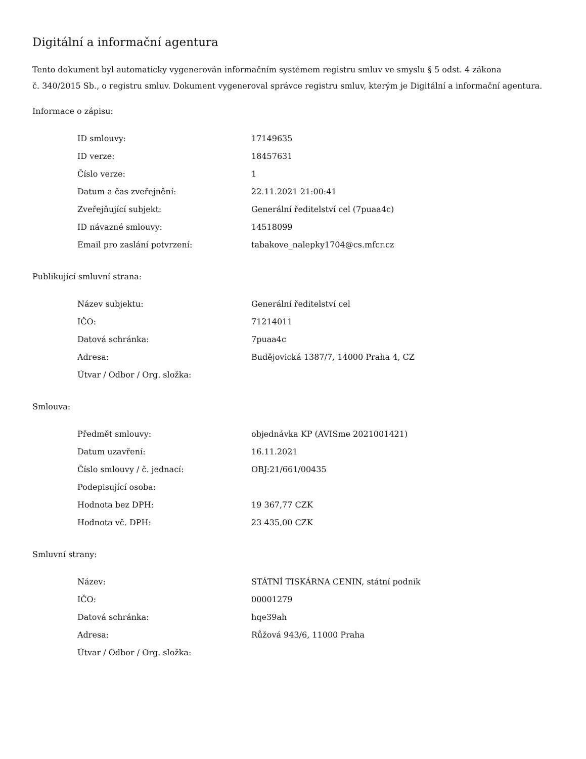Digitální a informační agentura
Tento dokument byl automaticky vygenerován informačním systémem registru smluv ve smyslu § 5 odst. 4 zákona
č. 340/2015 Sb., o registru smluv. Dokument vygeneroval správce registru smluv, kterým je Digitální a informační agentura.
Informace o zápisu:
| ID smlouvy: | 17149635 |
| ID verze: | 18457631 |
| Číslo verze: | 1 |
| Datum a čas zveřejnění: | 22.11.2021 21:00:41 |
| Zveřejňující subjekt: | Generální ředitelství cel (7puaa4c) |
| ID návazné smlouvy: | 14518099 |
| Email pro zaslání potvrzení: | tabakove_nalepky1704@cs.mfcr.cz |
Publikující smluvní strana:
| Název subjektu: | Generální ředitelství cel |
| IČO: | 71214011 |
| Datová schránka: | 7puaa4c |
| Adresa: | Budějovická 1387/7, 14000 Praha 4, CZ |
| Útvar / Odbor / Org. složka: | |
Smlouva:
| Předmět smlouvy: | objednávka KP (AVISme 2021001421) |
| Datum uzavření: | 16.11.2021 |
| Číslo smlouvy / č. jednací: | OBJ:21/661/00435 |
| Podepisující osoba: | |
| Hodnota bez DPH: | 19 367,77 CZK |
| Hodnota vč. DPH: | 23 435,00 CZK |
Smluvní strany:
| Název: | STÁTNÍ TISKÁRNA CENIN, státní podnik |
| IČO: | 00001279 |
| Datová schránka: | hqe39ah |
| Adresa: | Růžová 943/6, 11000 Praha |
| Útvar / Odbor / Org. složka: | |